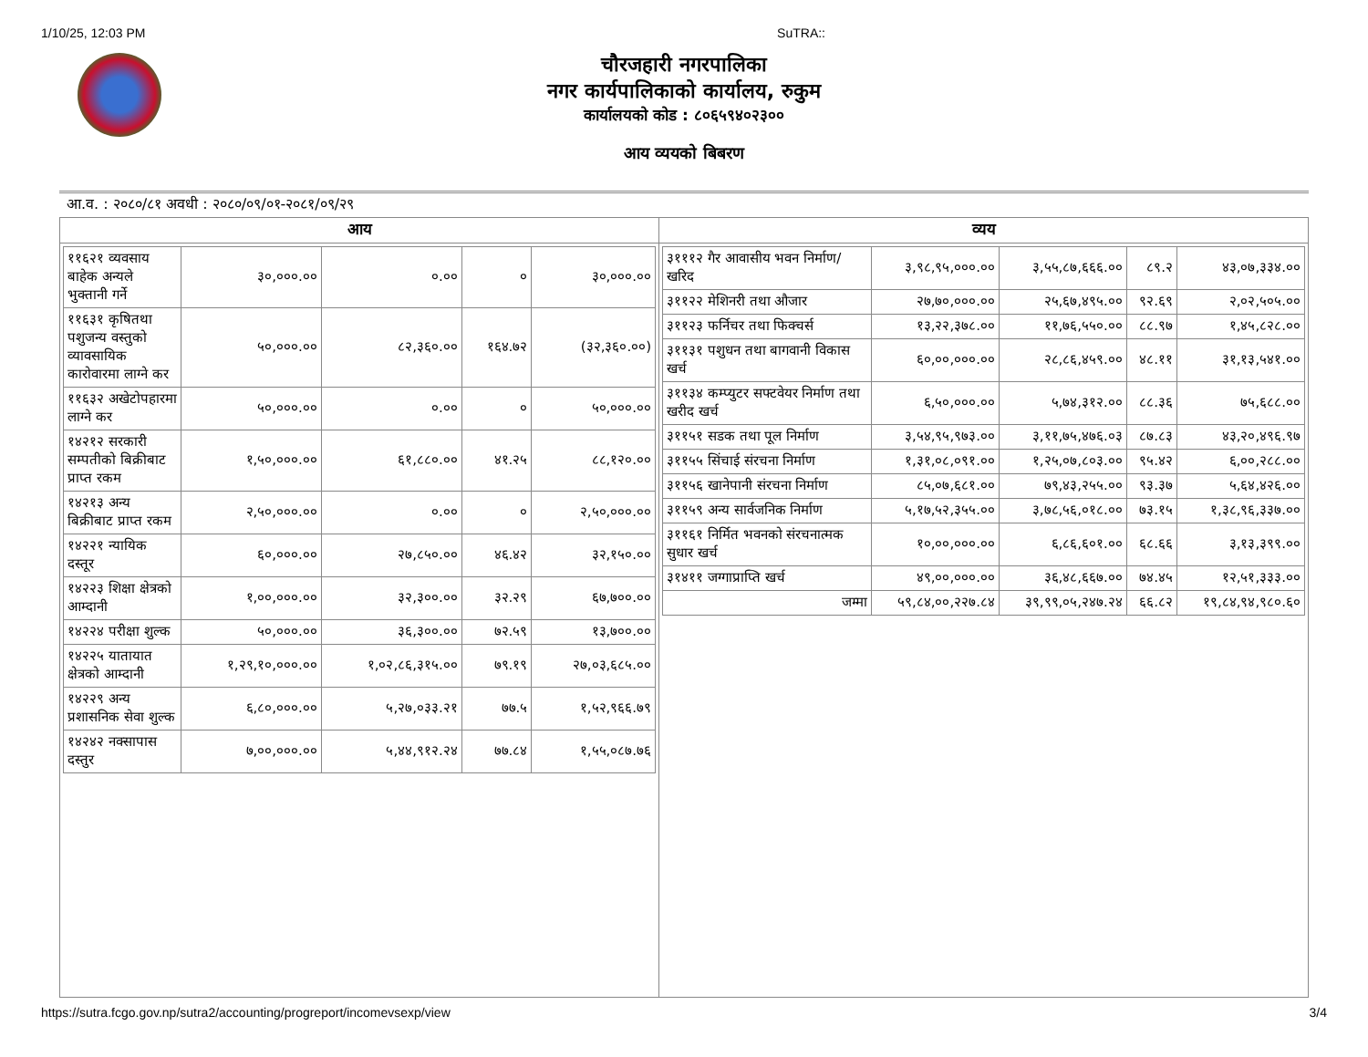1/10/25, 12:03 PM SuTRA::
चौरजहारी नगरपालिका
नगर कार्यपालिकाको कार्यालय, रुकुम
कार्यालयको कोड : ८०६५९४०२३००
आय व्ययको बिबरण
आ.व. : २०८०/८१ अवधी : २०८०/०९/०१-२०८१/०९/२९
| आय | व्यय |
| --- | --- |
| / ११६२१ व्यवसाय बाहेक अन्यले भुक्तानी गर्ने / ३०,०००.०० / ०.०० / ० / ३०,०००.०० / / ११६३१ कृषितथा पशुजन्य वस्तुको व्यावसायिक कारोवारमा लाग्ने कर / ५०,०००.०० / ८२,३६०.०० / १६४.७२ / (३२,३६०.००) / / ११६३२ अखेटोपहारमा लाग्ने कर / ५०,०००.०० / ०.०० / ० / ५०,०००.०० / / १४२१२ सरकारी सम्पतीको बिक्रीबाट प्राप्त रकम / १,५०,०००.०० / ६१,८८०.०० / ४१.२५ / ८८,१२०.०० / / १४२१३ अन्य बिक्रीबाट प्राप्त रकम / २,५०,०००.०० / ०.०० / ० / २,५०,०००.०० / / १४२२१ न्यायिक दस्तूर / ६०,०००.०० / २७,८५०.०० / ४६.४२ / ३२,१५०.०० / / १४२२३ शिक्षा क्षेत्रको आम्दानी / १,००,०००.०० / ३२,३००.०० / ३२.२९ / ६७,७००.०० / / १४२२४ परीक्षा शुल्क / ५०,०००.०० / ३६,३००.०० / ७२.५९ / १३,७००.०० / / १४२२५ यातायात क्षेत्रको आम्दानी / १,२९,१०,०००.०० / १,०२,८६,३१५.०० / ७९.१९ / २७,०३,६८५.०० / / १४२२९ अन्य प्रशासनिक सेवा शुल्क / ६,८०,०००.०० / ५,२७,०३३.२१ / ७७.५ / १,५२,९६६.७९ / / १४२४२ नक्सापास दस्तुर / ७,००,०००.०० / ५,४४,९१२.२४ / ७७.८४ / १,५५,०८७.७६ / | / ३१११२ गैर आवासीय भवन निर्माण/खरिद / ३,९८,९५,०००.०० / ३,५५,८७,६६६.०० / ८९.२ / ४३,०७,३३४.०० / / ३११२२ मेशिनरी तथा औजार / २७,७०,०००.०० / २५,६७,४९५.०० / ९२.६९ / २,०२,५०५.०० / / ३११२३ फर्निचर तथा फिक्चर्स / १३,२२,३७८.०० / ११,७६,५५०.०० / ८८.९७ / १,४५,८२८.०० / / ३११३१ पशुधन तथा बागवानी विकास खर्च / ६०,००,०००.०० / २८,८६,४५९.०० / ४८.११ / ३१,१३,५४१.०० / / ३११३४ कम्प्युटर सफ्टवेयर निर्माण तथा खरीद खर्च / ६,५०,०००.०० / ५,७४,३१२.०० / ८८.३६ / ७५,६८८.०० / / ३११५१ सडक तथा पूल निर्माण / ३,५४,९५,९७३.०० / ३,११,७५,४७६.०३ / ८७.८३ / ४३,२०,४९६.९७ / / ३११५५ सिंचाई संरचना निर्माण / १,३१,०८,०९१.०० / १,२५,०७,८०३.०० / ९५.४२ / ६,००,२८८.०० / / ३११५६ खानेपानी संरचना निर्माण / ८५,०७,६८१.०० / ७९,४३,२५५.०० / ९३.३७ / ५,६४,४२६.०० / / ३११५९ अन्य सार्वजनिक निर्माण / ५,१७,५२,३५५.०० / ३,७८,५६,०१८.०० / ७३.१५ / १,३८,९६,३३७.०० / / ३११६१ निर्मित भवनको संरचनात्मक सुधार खर्च / १०,००,०००.०० / ६,८६,६०१.०० / ६८.६६ / ३,१३,३९९.०० / / ३१४११ जग्गाप्राप्ति खर्च / ४९,००,०००.०० / ३६,४८,६६७.०० / ७४.४५ / १२,५१,३३३.०० / / जम्मा / ५९,८४,००,२२७.८४ / ३९,९९,०५,२४७.२४ / ६६.८२ / १९,८४,९४,९८०.६० / |
https://sutra.fcgo.gov.np/sutra2/accounting/progreport/incomevsexp/view 3/4